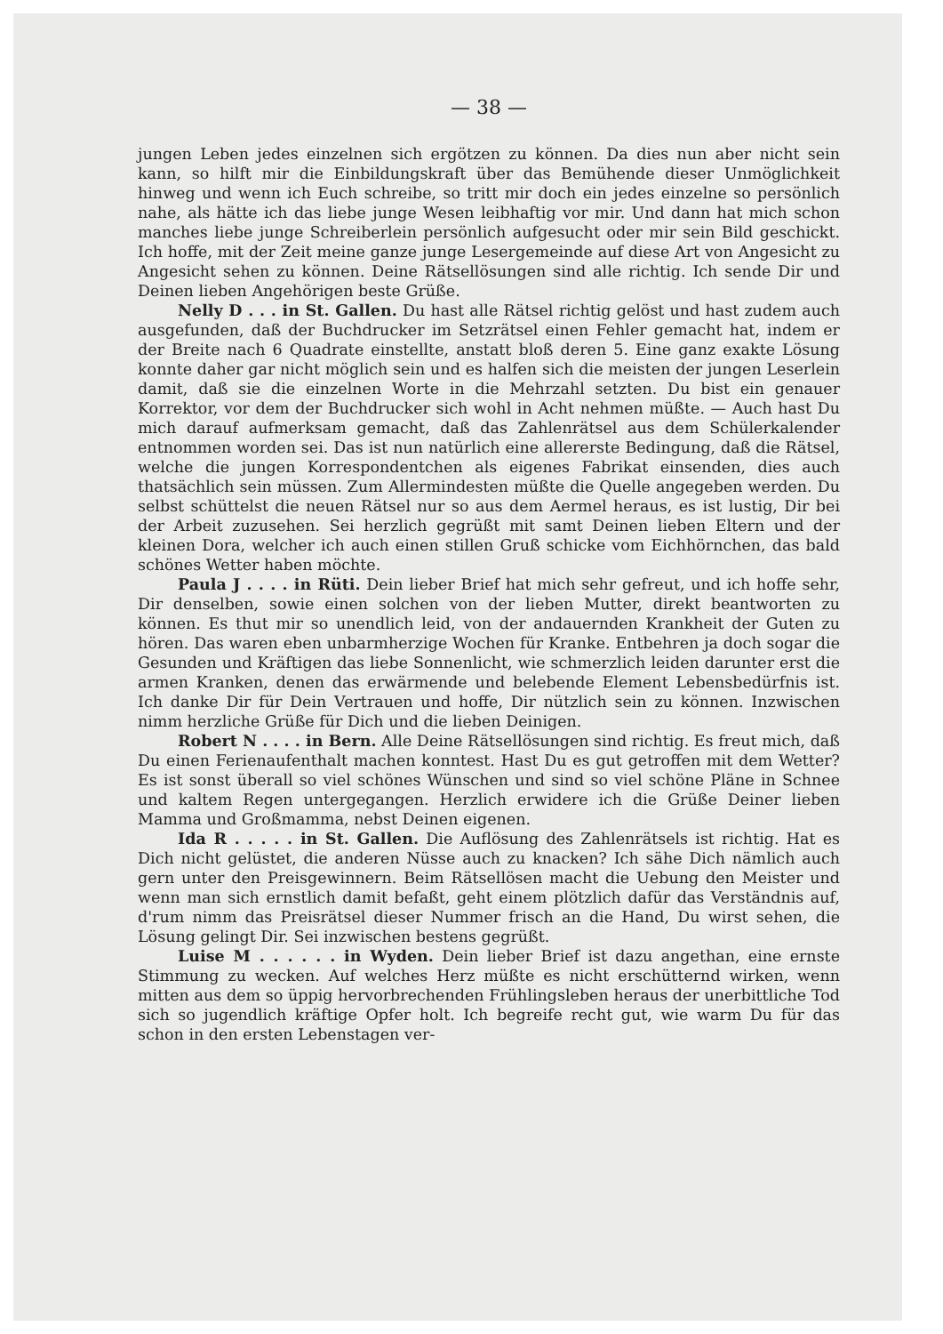— 38 —
jungen Leben jedes einzelnen sich ergötzen zu können. Da dies nun aber nicht sein kann, so hilft mir die Einbildungskraft über das Bemühende dieser Unmöglichkeit hinweg und wenn ich Euch schreibe, so tritt mir doch ein jedes einzelne so persönlich nahe, als hätte ich das liebe junge Wesen leibhaftig vor mir. Und dann hat mich schon manches liebe junge Schreiberlein persönlich aufgesucht oder mir sein Bild geschickt. Ich hoffe, mit der Zeit meine ganze junge Lesergemeinde auf diese Art von Angesicht zu Angesicht sehen zu können. Deine Rätsellösungen sind alle richtig. Ich sende Dir und Deinen lieben Angehörigen beste Grüße.
Nelly D . . . in St. Gallen. Du hast alle Rätsel richtig gelöst und hast zudem auch ausgefunden, daß der Buchdrucker im Setzrätsel einen Fehler gemacht hat, indem er der Breite nach 6 Quadrate einstellte, anstatt bloß deren 5. Eine ganz exakte Lösung konnte daher gar nicht möglich sein und es halfen sich die meisten der jungen Leserlein damit, daß sie die einzelnen Worte in die Mehrzahl setzten. Du bist ein genauer Korrektor, vor dem der Buchdrucker sich wohl in Acht nehmen müßte. — Auch hast Du mich darauf aufmerksam gemacht, daß das Zahlenrätsel aus dem Schülerkalender entnommen worden sei. Das ist nun natürlich eine allererste Bedingung, daß die Rätsel, welche die jungen Korrespondentchen als eigenes Fabrikat einsenden, dies auch thatsächlich sein müssen. Zum Allermindesten müßte die Quelle angegeben werden. Du selbst schüttelst die neuen Rätsel nur so aus dem Aermel heraus, es ist lustig, Dir bei der Arbeit zuzusehen. Sei herzlich gegrüßt mit samt Deinen lieben Eltern und der kleinen Dora, welcher ich auch einen stillen Gruß schicke vom Eichhörnchen, das bald schönes Wetter haben möchte.
Paula J . . . . in Rüti. Dein lieber Brief hat mich sehr gefreut, und ich hoffe sehr, Dir denselben, sowie einen solchen von der lieben Mutter, direkt beantworten zu können. Es thut mir so unendlich leid, von der andauernden Krankheit der Guten zu hören. Das waren eben unbarmherzige Wochen für Kranke. Entbehren ja doch sogar die Gesunden und Kräftigen das liebe Sonnenlicht, wie schmerzlich leiden darunter erst die armen Kranken, denen das erwärmende und belebende Element Lebensbedürfnis ist. Ich danke Dir für Dein Vertrauen und hoffe, Dir nützlich sein zu können. Inzwischen nimm herzliche Grüße für Dich und die lieben Deinigen.
Robert N . . . . in Bern. Alle Deine Rätsellösungen sind richtig. Es freut mich, daß Du einen Ferienaufenthalt machen konntest. Hast Du es gut getroffen mit dem Wetter? Es ist sonst überall so viel schönes Wünschen und sind so viel schöne Pläne in Schnee und kaltem Regen untergegangen. Herzlich erwidere ich die Grüße Deiner lieben Mamma und Großmamma, nebst Deinen eigenen.
Ida R . . . . . in St. Gallen. Die Auflösung des Zahlenrätsels ist richtig. Hat es Dich nicht gelüstet, die anderen Nüsse auch zu knacken? Ich sähe Dich nämlich auch gern unter den Preisgewinnern. Beim Rätsellösen macht die Uebung den Meister und wenn man sich ernstlich damit befaßt, geht einem plötzlich dafür das Verständnis auf, d'rum nimm das Preisrätsel dieser Nummer frisch an die Hand, Du wirst sehen, die Lösung gelingt Dir. Sei inzwischen bestens gegrüßt.
Luise M . . . . . . in Wyden. Dein lieber Brief ist dazu angethan, eine ernste Stimmung zu wecken. Auf welches Herz müßte es nicht erschütternd wirken, wenn mitten aus dem so üppig hervorbrechenden Frühlingsleben heraus der unerbittliche Tod sich so jugendlich kräftige Opfer holt. Ich begreife recht gut, wie warm Du für das schon in den ersten Lebenstagen ver-